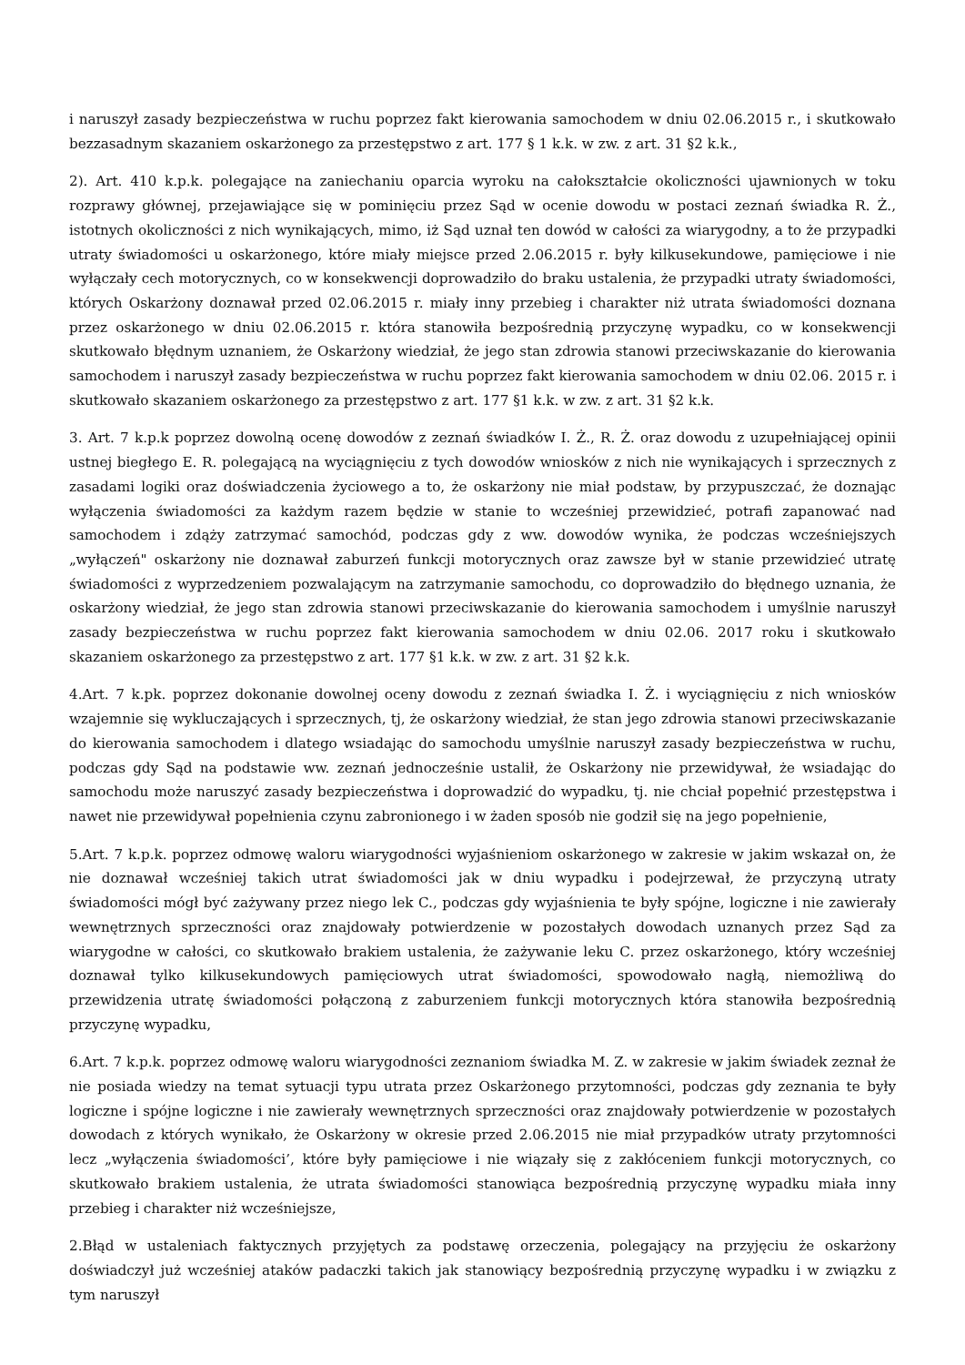i naruszył zasady bezpieczeństwa w ruchu poprzez fakt kierowania samochodem w dniu 02.06.2015 r., i skutkowało bezzasadnym skazaniem oskarżonego za przestępstwo z art. 177 § 1 k.k. w zw. z art. 31 §2 k.k.,
2). Art. 410 k.p.k. polegające na zaniechaniu oparcia wyroku na całokształcie okoliczności ujawnionych w toku rozprawy głównej, przejawiające się w pominięciu przez Sąd w ocenie dowodu w postaci zeznań świadka R. Ż., istotnych okoliczności z nich wynikających, mimo, iż Sąd uznał ten dowód w całości za wiarygodny, a to że przypadki utraty świadomości u oskarżonego, które miały miejsce przed 2.06.2015 r. były kilkusekundowe, pamięciowe i nie wyłączały cech motorycznych, co w konsekwencji doprowadziło do braku ustalenia, że przypadki utraty świadomości, których Oskarżony doznawał przed 02.06.2015 r. miały inny przebieg i charakter niż utrata świadomości doznana przez oskarżonego w dniu 02.06.2015 r. która stanowiła bezpośrednią przyczynę wypadku, co w konsekwencji skutkowało błędnym uznaniem, że Oskarżony wiedział, że jego stan zdrowia stanowi przeciwskazanie do kierowania samochodem i naruszył zasady bezpieczeństwa w ruchu poprzez fakt kierowania samochodem w dniu 02.06. 2015 r. i skutkowało skazaniem oskarżonego za przestępstwo z art. 177 §1 k.k. w zw. z art. 31 §2 k.k.
3. Art. 7 k.p.k poprzez dowolną ocenę dowodów z zeznań świadków I. Ż., R. Ż. oraz dowodu z uzupełniającej opinii ustnej biegłego E. R. polegającą na wyciągnięciu z tych dowodów wniosków z nich nie wynikających i sprzecznych z zasadami logiki oraz doświadczenia życiowego a to, że oskarżony nie miał podstaw, by przypuszczać, że doznając wyłączenia świadomości za każdym razem będzie w stanie to wcześniej przewidzieć, potrafi zapanować nad samochodem i zdąży zatrzymać samochód, podczas gdy z ww. dowodów wynika, że podczas wcześniejszych „wyłączeń" oskarżony nie doznawał zaburzeń funkcji motorycznych oraz zawsze był w stanie przewidzieć utratę świadomości z wyprzedzeniem pozwalającym na zatrzymanie samochodu, co doprowadziło do błędnego uznania, że oskarżony wiedział, że jego stan zdrowia stanowi przeciwskazanie do kierowania samochodem i umyślnie naruszył zasady bezpieczeństwa w ruchu poprzez fakt kierowania samochodem w dniu 02.06. 2017 roku i skutkowało skazaniem oskarżonego za przestępstwo z art. 177 §1 k.k. w zw. z art. 31 §2 k.k.
4.Art. 7 k.pk. poprzez dokonanie dowolnej oceny dowodu z zeznań świadka I. Ż. i wyciągnięciu z nich wniosków wzajemnie się wykluczających i sprzecznych, tj, że oskarżony wiedział, że stan jego zdrowia stanowi przeciwskazanie do kierowania samochodem i dlatego wsiadając do samochodu umyślnie naruszył zasady bezpieczeństwa w ruchu, podczas gdy Sąd na podstawie ww. zeznań jednocześnie ustalił, że Oskarżony nie przewidywał, że wsiadając do samochodu może naruszyć zasady bezpieczeństwa i doprowadzić do wypadku, tj. nie chciał popełnić przestępstwa i nawet nie przewidywał popełnienia czynu zabronionego i w żaden sposób nie godził się na jego popełnienie,
5.Art. 7 k.p.k. poprzez odmowę waloru wiarygodności wyjaśnieniom oskarżonego w zakresie w jakim wskazał on, że nie doznawał wcześniej takich utrat świadomości jak w dniu wypadku i podejrzewał, że przyczyną utraty świadomości mógł być zażywany przez niego lek C., podczas gdy wyjaśnienia te były spójne, logiczne i nie zawierały wewnętrznych sprzeczności oraz znajdowały potwierdzenie w pozostałych dowodach uznanych przez Sąd za wiarygodne w całości, co skutkowało brakiem ustalenia, że zażywanie leku C. przez oskarżonego, który wcześniej doznawał tylko kilkusekundowych pamięciowych utrat świadomości, spowodowało nagłą, niemożliwą do przewidzenia utratę świadomości połączoną z zaburzeniem funkcji motorycznych która stanowiła bezpośrednią przyczynę wypadku,
6.Art. 7 k.p.k. poprzez odmowę waloru wiarygodności zeznaniom świadka M. Z. w zakresie w jakim świadek zeznał że nie posiada wiedzy na temat sytuacji typu utrata przez Oskarżonego przytomności, podczas gdy zeznania te były logiczne i spójne logiczne i nie zawierały wewnętrznych sprzeczności oraz znajdowały potwierdzenie w pozostałych dowodach z których wynikało, że Oskarżony w okresie przed 2.06.2015 nie miał przypadków utraty przytomności lecz „wyłączenia świadomości’, które były pamięciowe i nie wiązały się z zakłóceniem funkcji motorycznych, co skutkowało brakiem ustalenia, że utrata świadomości stanowiąca bezpośrednią przyczynę wypadku miała inny przebieg i charakter niż wcześniejsze,
2.Błąd w ustaleniach faktycznych przyjętych za podstawę orzeczenia, polegający na przyjęciu że oskarżony doświadczył już wcześniej ataków padaczki takich jak stanowiący bezpośrednią przyczynę wypadku i w związku z tym naruszył